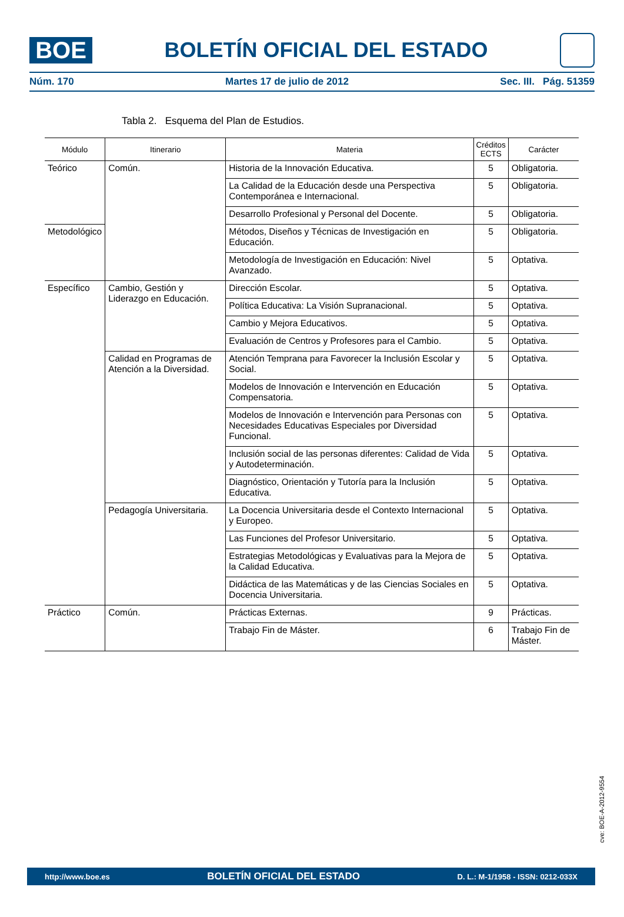BOE
BOLETÍN OFICIAL DEL ESTADO
Núm. 170 Martes 17 de julio de 2012 Sec. III. Pág. 51359
Tabla 2. Esquema del Plan de Estudios.
| Módulo | Itinerario | Materia | Créditos ECTS | Carácter |
| --- | --- | --- | --- | --- |
| Teórico | Común. | Historia de la Innovación Educativa. | 5 | Obligatoria. |
| | | La Calidad de la Educación desde una Perspectiva Contemporánea e Internacional. | 5 | Obligatoria. |
| | | Desarrollo Profesional y Personal del Docente. | 5 | Obligatoria. |
| Metodológico | | Métodos, Diseños y Técnicas de Investigación en Educación. | 5 | Obligatoria. |
| | | Metodología de Investigación en Educación: Nivel Avanzado. | 5 | Optativa. |
| Específico | Cambio, Gestión y Liderazgo en Educación. | Dirección Escolar. | 5 | Optativa. |
| | | Política Educativa: La Visión Supranacional. | 5 | Optativa. |
| | | Cambio y Mejora Educativos. | 5 | Optativa. |
| | | Evaluación de Centros y Profesores para el Cambio. | 5 | Optativa. |
| | Calidad en Programas de Atención a la Diversidad. | Atención Temprana para Favorecer la Inclusión Escolar y Social. | 5 | Optativa. |
| | | Modelos de Innovación e Intervención en Educación Compensatoria. | 5 | Optativa. |
| | | Modelos de Innovación e Intervención para Personas con Necesidades Educativas Especiales por Diversidad Funcional. | 5 | Optativa. |
| | | Inclusión social de las personas diferentes: Calidad de Vida y Autodeterminación. | 5 | Optativa. |
| | | Diagnóstico, Orientación y Tutoría para la Inclusión Educativa. | 5 | Optativa. |
| | Pedagogía Universitaria. | La Docencia Universitaria desde el Contexto Internacional y Europeo. | 5 | Optativa. |
| | | Las Funciones del Profesor Universitario. | 5 | Optativa. |
| | | Estrategias Metodológicas y Evaluativas para la Mejora de la Calidad Educativa. | 5 | Optativa. |
| | | Didáctica de las Matemáticas y de las Ciencias Sociales en Docencia Universitaria. | 5 | Optativa. |
| Práctico | Común. | Prácticas Externas. | 9 | Prácticas. |
| | | Trabajo Fin de Máster. | 6 | Trabajo Fin de Máster. |
cve: BOE-A-2012-9554
http://www.boe.es BOLETÍN OFICIAL DEL ESTADO D. L.: M-1/1958 - ISSN: 0212-033X